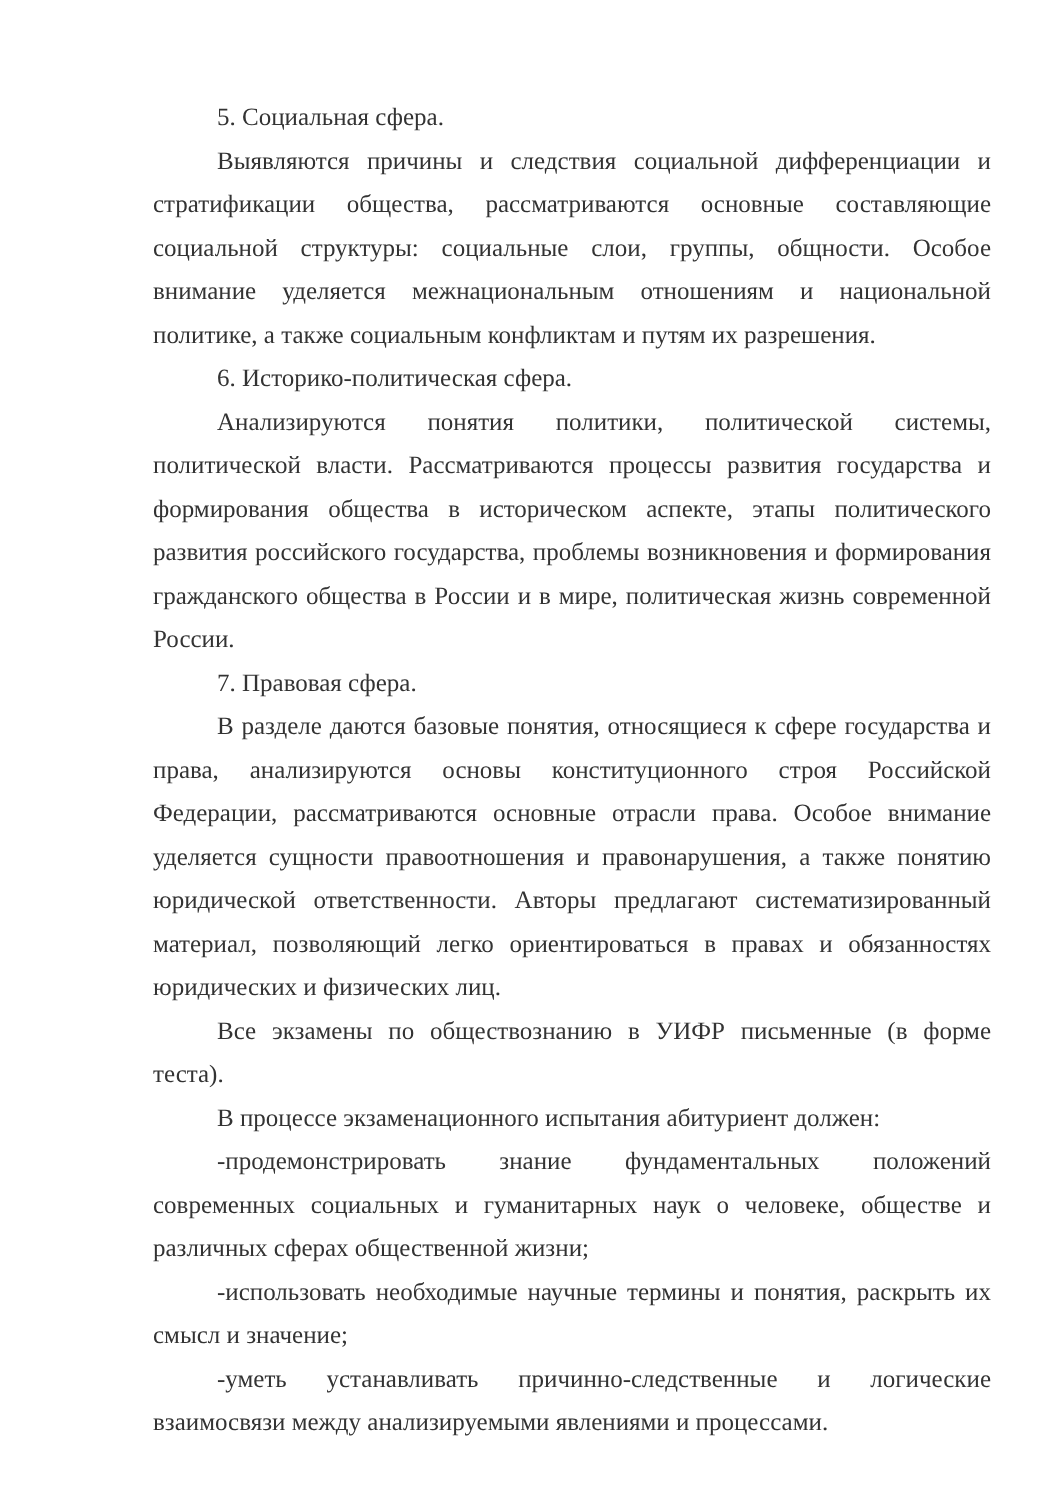5. Социальная сфера.
Выявляются причины и следствия социальной дифференциации и стратификации общества, рассматриваются основные составляющие социальной структуры: социальные слои, группы, общности. Особое внимание уделяется межнациональным отношениям и национальной политике, а также социальным конфликтам и путям их разрешения.
6. Историко-политическая сфера.
Анализируются понятия политики, политической системы, политической власти. Рассматриваются процессы развития государства и формирования общества в историческом аспекте, этапы политического развития российского государства, проблемы возникновения и формирования гражданского общества в России и в мире, политическая жизнь современной России.
7. Правовая сфера.
В разделе даются базовые понятия, относящиеся к сфере государства и права, анализируются основы конституционного строя Российской Федерации, рассматриваются основные отрасли права. Особое внимание уделяется сущности правоотношения и правонарушения, а также понятию юридической ответственности. Авторы предлагают систематизированный материал, позволяющий легко ориентироваться в правах и обязанностях юридических и физических лиц.
Все экзамены по обществознанию в УИФР письменные (в форме теста).
В процессе экзаменационного испытания абитуриент должен:
-продемонстрировать знание фундаментальных положений современных социальных и гуманитарных наук о человеке, обществе и различных сферах общественной жизни;
-использовать необходимые научные термины и понятия, раскрыть их смысл и значение;
-уметь устанавливать причинно-следственные и логические взаимосвязи между анализируемыми явлениями и процессами.